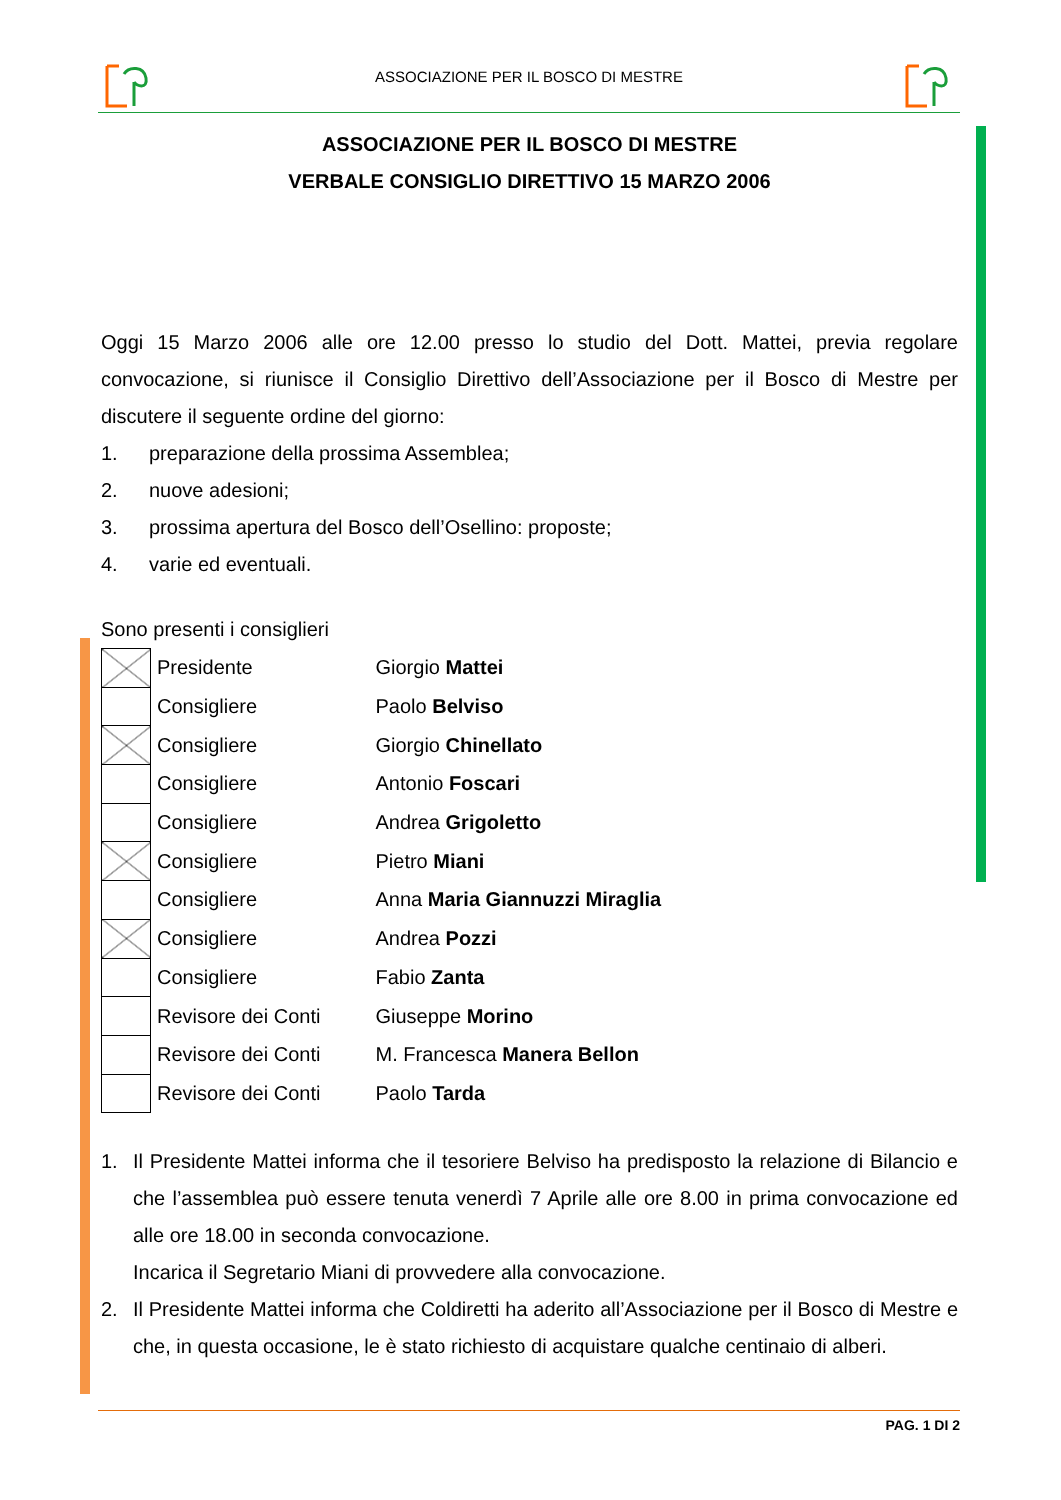ASSOCIAZIONE PER IL BOSCO DI MESTRE
ASSOCIAZIONE PER IL BOSCO DI MESTRE
VERBALE CONSIGLIO DIRETTIVO 15 MARZO 2006
Oggi 15 Marzo 2006 alle ore 12.00 presso lo studio del Dott. Mattei, previa regolare convocazione, si riunisce il Consiglio Direttivo dell’Associazione per il Bosco di Mestre per discutere il seguente ordine del giorno:
1. preparazione della prossima Assemblea;
2. nuove adesioni;
3. prossima apertura del Bosco dell’Osellino: proposte;
4. varie ed eventuali.
Sono presenti i consiglieri
| | Presidente | Giorgio Mattei |
| | Consigliere | Paolo Belviso |
| | Consigliere | Giorgio Chinellato |
| | Consigliere | Antonio Foscari |
| | Consigliere | Andrea Grigoletto |
| | Consigliere | Pietro Miani |
| | Consigliere | Anna Maria Giannuzzi Miraglia |
| | Consigliere | Andrea Pozzi |
| | Consigliere | Fabio Zanta |
| | Revisore dei Conti | Giuseppe Morino |
| | Revisore dei Conti | M. Francesca Manera Bellon |
| | Revisore dei Conti | Paolo Tarda |
1.
Il Presidente Mattei informa che il tesoriere Belviso ha predisposto la relazione di Bilancio e che l’assemblea può essere tenuta venerdì 7 Aprile alle ore 8.00 in prima convocazione ed alle ore 18.00 in seconda convocazione.
Incarica il Segretario Miani di provvedere alla convocazione.
2.
Il Presidente Mattei informa che Coldiretti ha aderito all’Associazione per il Bosco di Mestre e che, in questa occasione, le è stato richiesto di acquistare qualche centinaio di alberi.
PAG. 1 DI 2